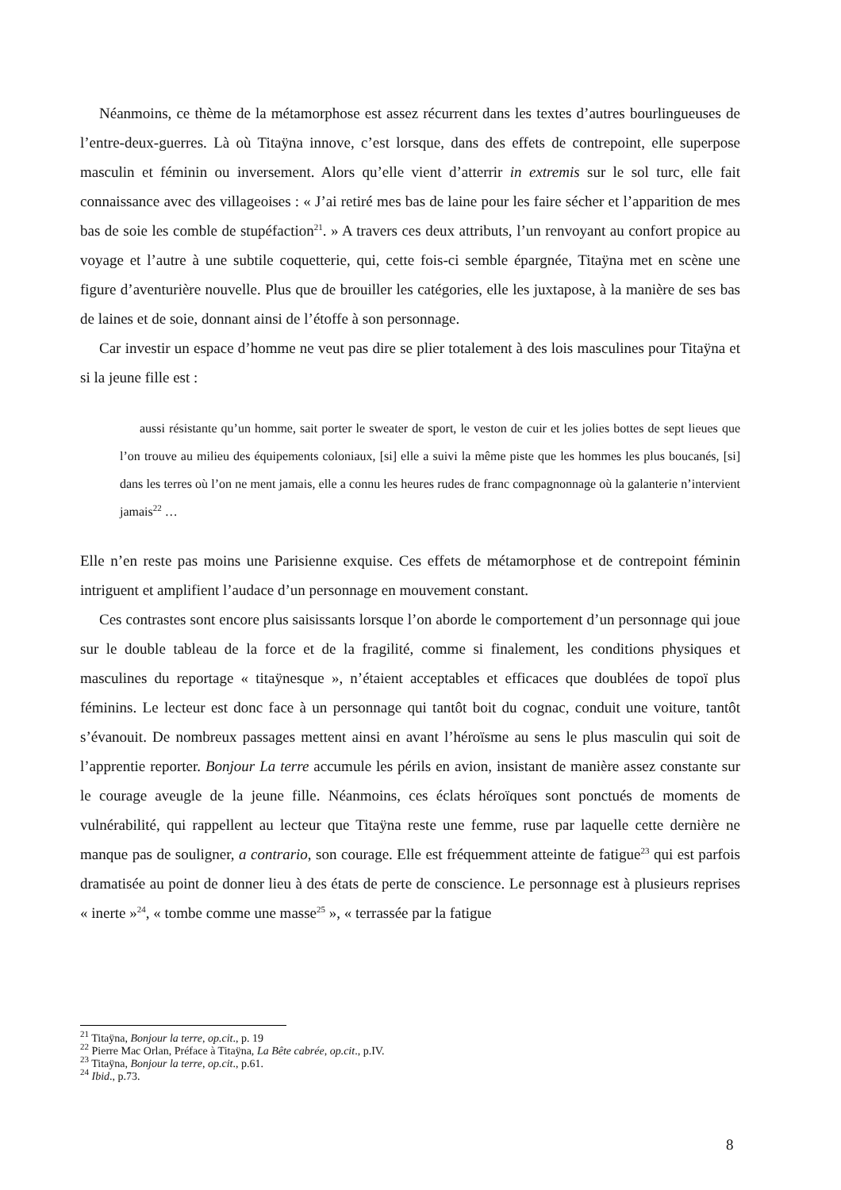Néanmoins, ce thème de la métamorphose est assez récurrent dans les textes d’autres bourlingueuses de l’entre-deux-guerres. Là où Titaÿna innove, c’est lorsque, dans des effets de contrepoint, elle superpose masculin et féminin ou inversement. Alors qu’elle vient d’atterrir in extremis sur le sol turc, elle fait connaissance avec des villageoises : « J’ai retiré mes bas de laine pour les faire sécher et l’apparition de mes bas de soie les comble de stupéfaction<sup>21</sup>. » A travers ces deux attributs, l’un renvoyant au confort propice au voyage et l’autre à une subtile coquetterie, qui, cette fois-ci semble épargnée, Titaÿna met en scène une figure d’aventurière nouvelle. Plus que de brouiller les catégories, elle les juxtapose, à la manière de ses bas de laines et de soie, donnant ainsi de l’étoffe à son personnage.
Car investir un espace d’homme ne veut pas dire se plier totalement à des lois masculines pour Titaÿna et si la jeune fille est :
aussi résistante qu’un homme, sait porter le sweater de sport, le veston de cuir et les jolies bottes de sept lieues que l’on trouve au milieu des équipements coloniaux, [si] elle a suivi la même piste que les hommes les plus boucanés, [si] dans les terres où l’on ne ment jamais, elle a connu les heures rudes de franc compagnonnage où la galanterie n’intervient jamais<sup>22</sup> …
Elle n’en reste pas moins une Parisienne exquise. Ces effets de métamorphose et de contrepoint féminin intriguent et amplifient l’audace d’un personnage en mouvement constant.
Ces contrastes sont encore plus saisissants lorsque l’on aborde le comportement d’un personnage qui joue sur le double tableau de la force et de la fragilité, comme si finalement, les conditions physiques et masculines du reportage « titaÿnesque », n’étaient acceptables et efficaces que doublées de topoï plus féminins. Le lecteur est donc face à un personnage qui tantôt boit du cognac, conduit une voiture, tantôt s’évanouit. De nombreux passages mettent ainsi en avant l’héroïsme au sens le plus masculin qui soit de l’apprentie reporter. Bonjour La terre accumule les périls en avion, insistant de manière assez constante sur le courage aveugle de la jeune fille. Néanmoins, ces éclats héroïques sont ponctués de moments de vulnérabilité, qui rappellent au lecteur que Titaÿna reste une femme, ruse par laquelle cette dernière ne manque pas de souligner, a contrario, son courage. Elle est fréquemment atteinte de fatigue<sup>23</sup> qui est parfois dramatisée au point de donner lieu à des états de perte de conscience. Le personnage est à plusieurs reprises « inerte »<sup>24</sup>, « tombe comme une masse<sup>25</sup> », « terrassée par la fatigue
<sup>21</sup> Titaÿna, Bonjour la terre, op.cit., p. 19
<sup>22</sup> Pierre Mac Orlan, Préface à Titaÿna, La Bête cabrée, op.cit., p.IV.
<sup>23</sup> Titaÿna, Bonjour la terre, op.cit., p.61.
<sup>24</sup> Ibid., p.73.
8